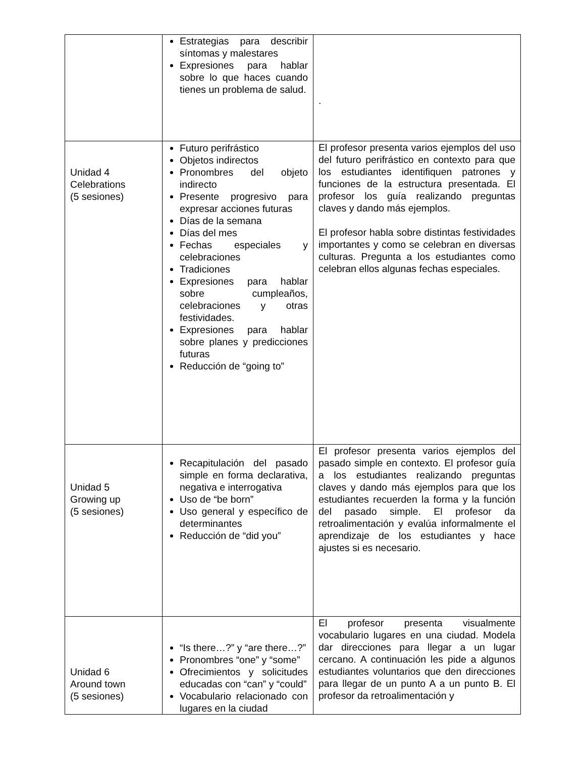| | Estrategias para describir síntomas y malestares Expresiones para hablar sobre lo que haces cuando tienes un problema de salud. | . |
| Unidad 4 Celebrations (5 sesiones) | Futuro perifrástico Objetos indirectos Pronombres del objeto indirecto Presente progresivo para expresar acciones futuras Días de la semana Días del mes Fechas especiales y celebraciones Tradiciones Expresiones para hablar sobre cumpleaños, celebraciones y otras festividades. Expresiones para hablar sobre planes y predicciones futuras Reducción de “going to” | El profesor presenta varios ejemplos del uso del futuro perifrástico en contexto para que los estudiantes identifiquen patrones y funciones de la estructura presentada. El profesor los guía realizando preguntas claves y dando más ejemplos. El profesor habla sobre distintas festividades importantes y como se celebran en diversas culturas. Pregunta a los estudiantes como celebran ellos algunas fechas especiales. |
| Unidad 5 Growing up (5 sesiones) | Recapitulación del pasado simple en forma declarativa, negativa e interrogativa Uso de “be born” Uso general y específico de determinantes Reducción de “did you” | El profesor presenta varios ejemplos del pasado simple en contexto. El profesor guía a los estudiantes realizando preguntas claves y dando más ejemplos para que los estudiantes recuerden la forma y la función del pasado simple. El profesor da retroalimentación y evalúa informalmente el aprendizaje de los estudiantes y hace ajustes si es necesario. |
| Unidad 6 Around town (5 sesiones) | “Is there…?” y “are there…?” Pronombres “one” y “some” Ofrecimientos y solicitudes educadas con “can” y “could” Vocabulario relacionado con lugares en la ciudad | El profesor presenta visualmente vocabulario lugares en una ciudad. Modela dar direcciones para llegar a un lugar cercano. A continuación les pide a algunos estudiantes voluntarios que den direcciones para llegar de un punto A a un punto B. El profesor da retroalimentación y |